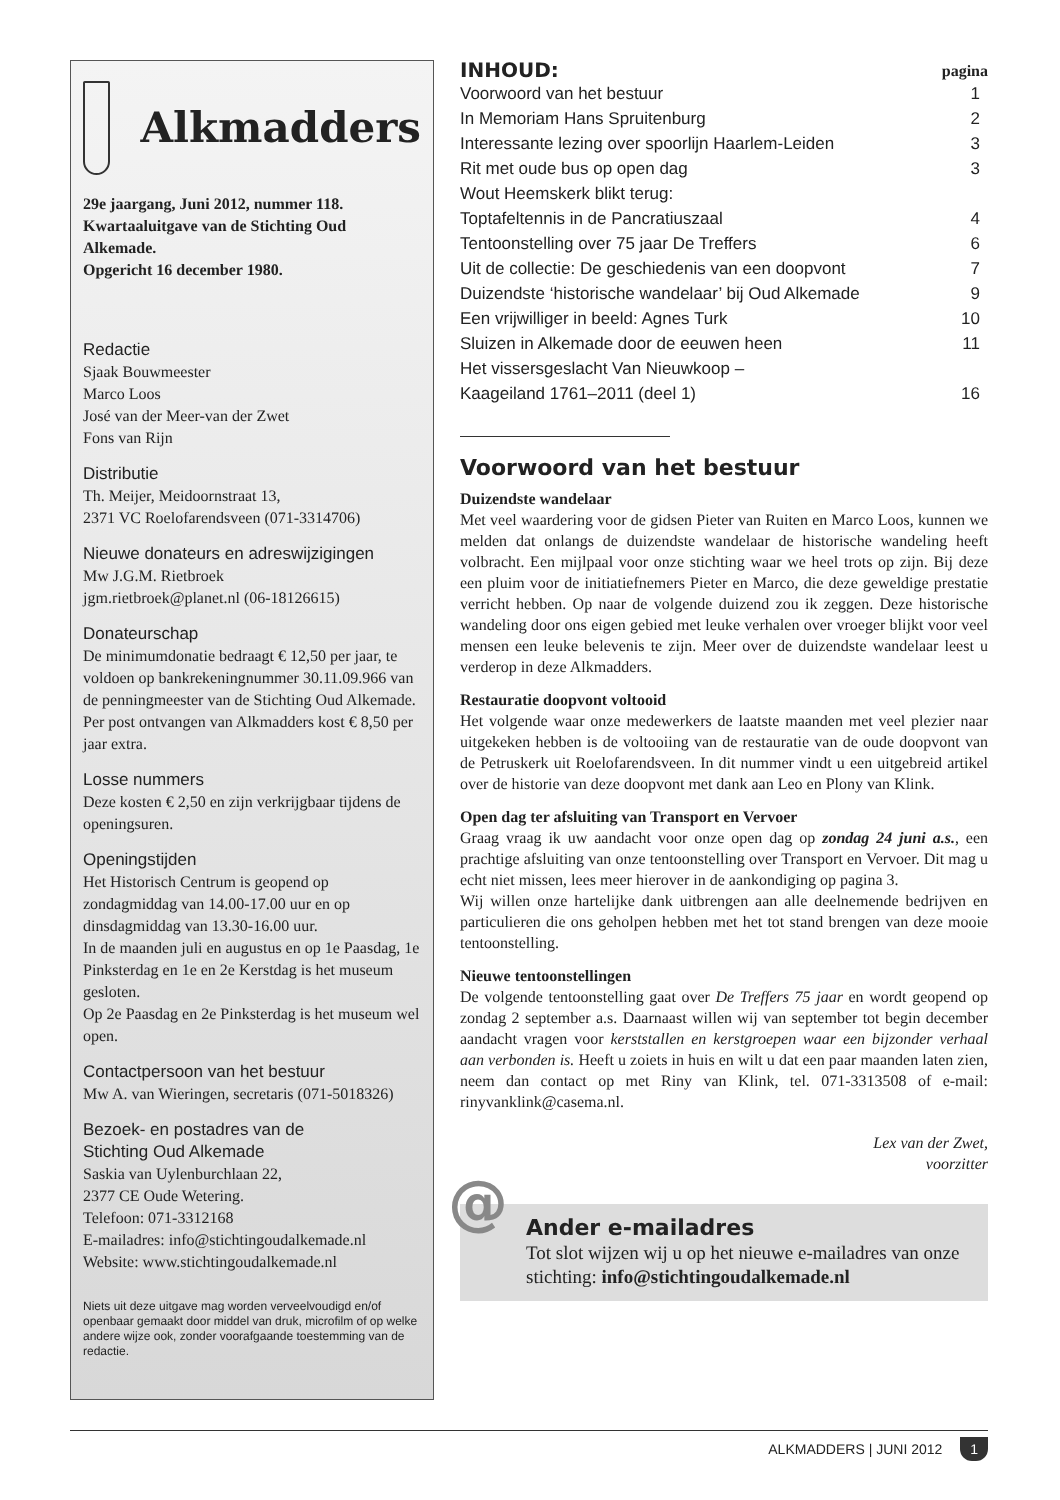Alkmadders
29e jaargang, Juni 2012, nummer 118.
Kwartaaluitgave van de Stichting Oud Alkemade.
Opgericht 16 december 1980.
Redactie
Sjaak Bouwmeester
Marco Loos
José van der Meer-van der Zwet
Fons van Rijn
Distributie
Th. Meijer, Meidoornstraat 13,
2371 VC Roelofarendsveen (071-3314706)
Nieuwe donateurs en adreswijzigingen
Mw J.G.M. Rietbroek
jgm.rietbroek@planet.nl (06-18126615)
Donateurschap
De minimumdonatie bedraagt € 12,50 per jaar, te voldoen op bankrekeningnummer 30.11.09.966 van de penningmeester van de Stichting Oud Alkemade. Per post ontvangen van Alkmadders kost € 8,50 per jaar extra.
Losse nummers
Deze kosten € 2,50 en zijn verkrijgbaar tijdens de openingsuren.
Openingstijden
Het Historisch Centrum is geopend op zondagmiddag van 14.00-17.00 uur en op dinsdagmiddag van 13.30-16.00 uur.
In de maanden juli en augustus en op 1e Paasdag, 1e Pinksterdag en 1e en 2e Kerstdag is het museum gesloten.
Op 2e Paasdag en 2e Pinksterdag is het museum wel open.
Contactpersoon van het bestuur
Mw A. van Wieringen, secretaris (071-5018326)
Bezoek- en postadres van de
Stichting Oud Alkemade
Saskia van Uylenburchlaan 22,
2377 CE Oude Wetering.
Telefoon: 071-3312168
E-mailadres: info@stichtingoudalkemade.nl
Website: www.stichtingoudalkemade.nl
Niets uit deze uitgave mag worden verveelvoudigd en/of openbaar gemaakt door middel van druk, microfilm of op welke andere wijze ook, zonder voorafgaande toestemming van de redactie.
INHOUD: pagina
| Voorwoord van het bestuur | 1 |
| In Memoriam Hans Spruitenburg | 2 |
| Interessante lezing over spoorlijn Haarlem-Leiden | 3 |
| Rit met oude bus op open dag | 3 |
| Wout Heemskerk blikt terug: | |
| Toptafeltennis in de Pancratiuszaal | 4 |
| Tentoonstelling over 75 jaar De Treffers | 6 |
| Uit de collectie: De geschiedenis van een doopvont | 7 |
| Duizendste ‘historische wandelaar’ bij Oud Alkemade | 9 |
| Een vrijwilliger in beeld: Agnes Turk | 10 |
| Sluizen in Alkemade door de eeuwen heen | 11 |
| Het vissersgeslacht Van Nieuwkoop – | |
| Kaageiland 1761–2011 (deel 1) | 16 |
Voorwoord van het bestuur
Duizendste wandelaar
Met veel waardering voor de gidsen Pieter van Ruiten en Marco Loos, kunnen we melden dat onlangs de duizendste wandelaar de historische wandeling heeft volbracht. Een mijlpaal voor onze stichting waar we heel trots op zijn. Bij deze een pluim voor de initiatiefnemers Pieter en Marco, die deze geweldige prestatie verricht hebben. Op naar de volgende duizend zou ik zeggen. Deze historische wandeling door ons eigen gebied met leuke verhalen over vroeger blijkt voor veel mensen een leuke belevenis te zijn. Meer over de duizendste wandelaar leest u verderop in deze Alkmadders.
Restauratie doopvont voltooid
Het volgende waar onze medewerkers de laatste maanden met veel plezier naar uitgekeken hebben is de voltooiing van de restauratie van de oude doopvont van de Petruskerk uit Roelofarendsveen. In dit nummer vindt u een uitgebreid artikel over de historie van deze doopvont met dank aan Leo en Plony van Klink.
Open dag ter afsluiting van Transport en Vervoer
Graag vraag ik uw aandacht voor onze open dag op zondag 24 juni a.s., een prachtige afsluiting van onze tentoonstelling over Transport en Vervoer. Dit mag u echt niet missen, lees meer hierover in de aankondiging op pagina 3.
Wij willen onze hartelijke dank uitbrengen aan alle deelnemende bedrijven en particulieren die ons geholpen hebben met het tot stand brengen van deze mooie tentoonstelling.
Nieuwe tentoonstellingen
De volgende tentoonstelling gaat over De Treffers 75 jaar en wordt geopend op zondag 2 september a.s. Daarnaast willen wij van september tot begin december aandacht vragen voor kerststallen en kerstgroepen waar een bijzonder verhaal aan verbonden is. Heeft u zoiets in huis en wilt u dat een paar maanden laten zien, neem dan contact op met Riny van Klink, tel. 071-3313508 of e-mail: rinyvanklink@casema.nl.
Lex van der Zwet,
voorzitter
@ Ander e-mailadres
Tot slot wijzen wij u op het nieuwe e-mailadres van onze stichting: info@stichtingoudalkemade.nl
ALKMADDERS | JUNI 2012 1